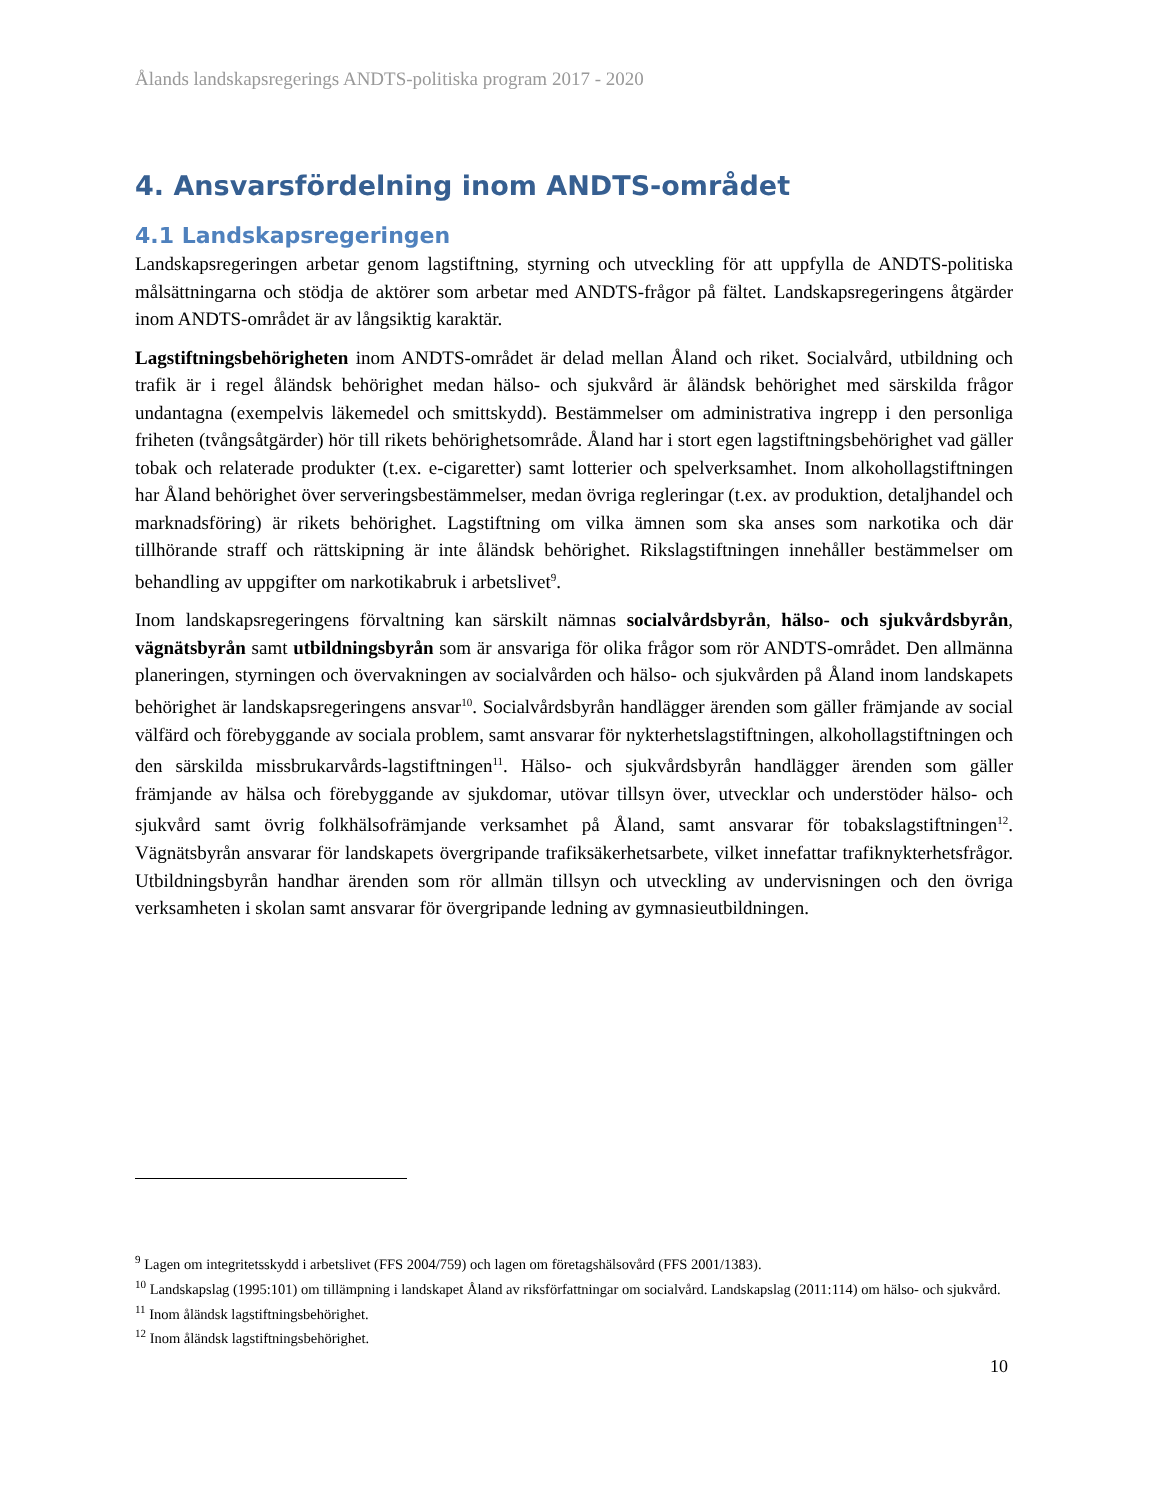Ålands landskapsregerings ANDTS-politiska program 2017 - 2020
4. Ansvarsfördelning inom ANDTS-området
4.1 Landskapsregeringen
Landskapsregeringen arbetar genom lagstiftning, styrning och utveckling för att uppfylla de ANDTS-politiska målsättningarna och stödja de aktörer som arbetar med ANDTS-frågor på fältet. Landskapsregeringens åtgärder inom ANDTS-området är av långsiktig karaktär.
Lagstiftningsbehörigheten inom ANDTS-området är delad mellan Åland och riket. Socialvård, utbildning och trafik är i regel åländsk behörighet medan hälso- och sjukvård är åländsk behörighet med särskilda frågor undantagna (exempelvis läkemedel och smittskydd). Bestämmelser om administrativa ingrepp i den personliga friheten (tvångsåtgärder) hör till rikets behörighetsområde. Åland har i stort egen lagstiftningsbehörighet vad gäller tobak och relaterade produkter (t.ex. e-cigaretter) samt lotterier och spelverksamhet. Inom alkohollagstiftningen har Åland behörighet över serveringsbestämmelser, medan övriga regleringar (t.ex. av produktion, detaljhandel och marknadsföring) är rikets behörighet. Lagstiftning om vilka ämnen som ska anses som narkotika och där tillhörande straff och rättskipning är inte åländsk behörighet. Rikslagstiftningen innehåller bestämmelser om behandling av uppgifter om narkotikabruk i arbetslivet<sup>9</sup>.
Inom landskapsregeringens förvaltning kan särskilt nämnas socialvårdsbyrån, hälso- och sjukvårdsbyrån, vägnätsbyrån samt utbildningsbyrån som är ansvariga för olika frågor som rör ANDTS-området. Den allmänna planeringen, styrningen och övervakningen av socialvården och hälso- och sjukvården på Åland inom landskapets behörighet är landskapsregeringens ansvar<sup>10</sup>. Socialvårdsbyrån handlägger ärenden som gäller främjande av social välfärd och förebyggande av sociala problem, samt ansvarar för nykterhetslagstiftningen, alkohollagstiftningen och den särskilda missbrukarvårds-lagstiftningen<sup>11</sup>. Hälso- och sjukvårdsbyrån handlägger ärenden som gäller främjande av hälsa och förebyggande av sjukdomar, utövar tillsyn över, utvecklar och understöder hälso- och sjukvård samt övrig folkhälsofrämjande verksamhet på Åland, samt ansvarar för tobakslagstiftningen<sup>12</sup>. Vägnätsbyrån ansvarar för landskapets övergripande trafiksäkerhetsarbete, vilket innefattar trafiknykterhetsfrågor. Utbildningsbyrån handhar ärenden som rör allmän tillsyn och utveckling av undervisningen och den övriga verksamheten i skolan samt ansvarar för övergripande ledning av gymnasieutbildningen.
<sup>9</sup> Lagen om integritetsskydd i arbetslivet (FFS 2004/759) och lagen om företagshälsovård (FFS 2001/1383).
<sup>10</sup> Landskapslag (1995:101) om tillämpning i landskapet Åland av riksförfattningar om socialvård. Landskapslag (2011:114) om hälso- och sjukvård.
<sup>11</sup> Inom åländsk lagstiftningsbehörighet.
<sup>12</sup> Inom åländsk lagstiftningsbehörighet.
10